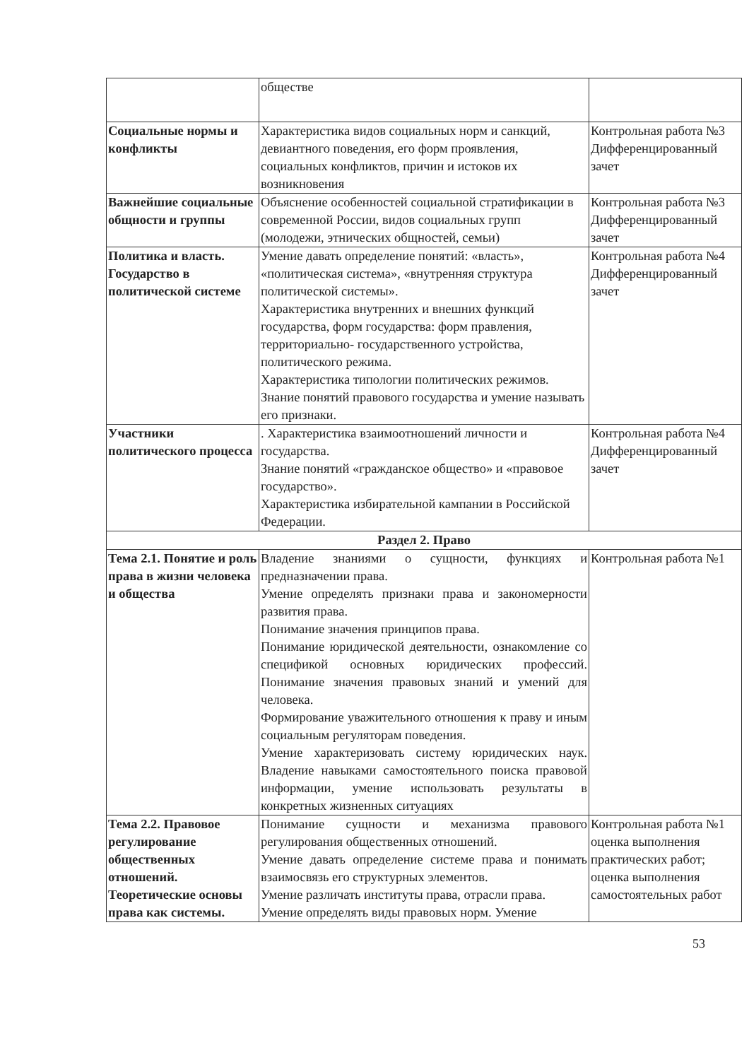| | обществе | |
| Социальные нормы и конфликты | Характеристика видов социальных норм и санкций, девиантного поведения, его форм проявления, социальных конфликтов, причин и истоков их возникновения | Контрольная работа №3 Дифференцированный зачет |
| Важнейшие социальные общности и группы | Объяснение особенностей социальной стратификации в современной России, видов социальных групп (молодежи, этнических общностей, семьи) | Контрольная работа №3 Дифференцированный зачет |
| Политика и власть. Государство в политической системе | Умение давать определение понятий: «власть», «политическая система», «внутренняя структура политической системы». Характеристика внутренних и внешних функций государства, форм государства: форм правления, территориально- государственного устройства, политического режима. Характеристика типологии политических режимов. Знание понятий правового государства и умение называть его признаки. | Контрольная работа №4 Дифференцированный зачет |
| Участники политического процесса | . Характеристика взаимоотношений личности и государства. Знание понятий «гражданское общество» и «правовое государство». Характеристика избирательной кампании в Российской Федерации. | Контрольная работа №4 Дифференцированный зачет |
| Раздел 2. Право | | |
| Тема 2.1. Понятие и роль права в жизни человека и общества | Владение знаниями о сущности, функциях и предназначении права. Умение определять признаки права и закономерности развития права. Понимание значения принципов права. Понимание юридической деятельности, ознакомление со спецификой основных юридических профессий. Понимание значения правовых знаний и умений для человека. Формирование уважительного отношения к праву и иным социальным регуляторам поведения. Умение характеризовать систему юридических наук. Владение навыками самостоятельного поиска правовой информации, умение использовать результаты в конкретных жизненных ситуациях | Контрольная работа №1 |
| Тема 2.2. Правовое регулирование общественных отношений. Теоретические основы права как системы. | Понимание сущности и механизма правового регулирования общественных отношений. Умение давать определение системе права и понимать взаимосвязь его структурных элементов. Умение различать институты права, отрасли права. Умение определять виды правовых норм. Умение | Контрольная работа №1 оценка выполнения практических работ; оценка выполнения самостоятельных работ |
53